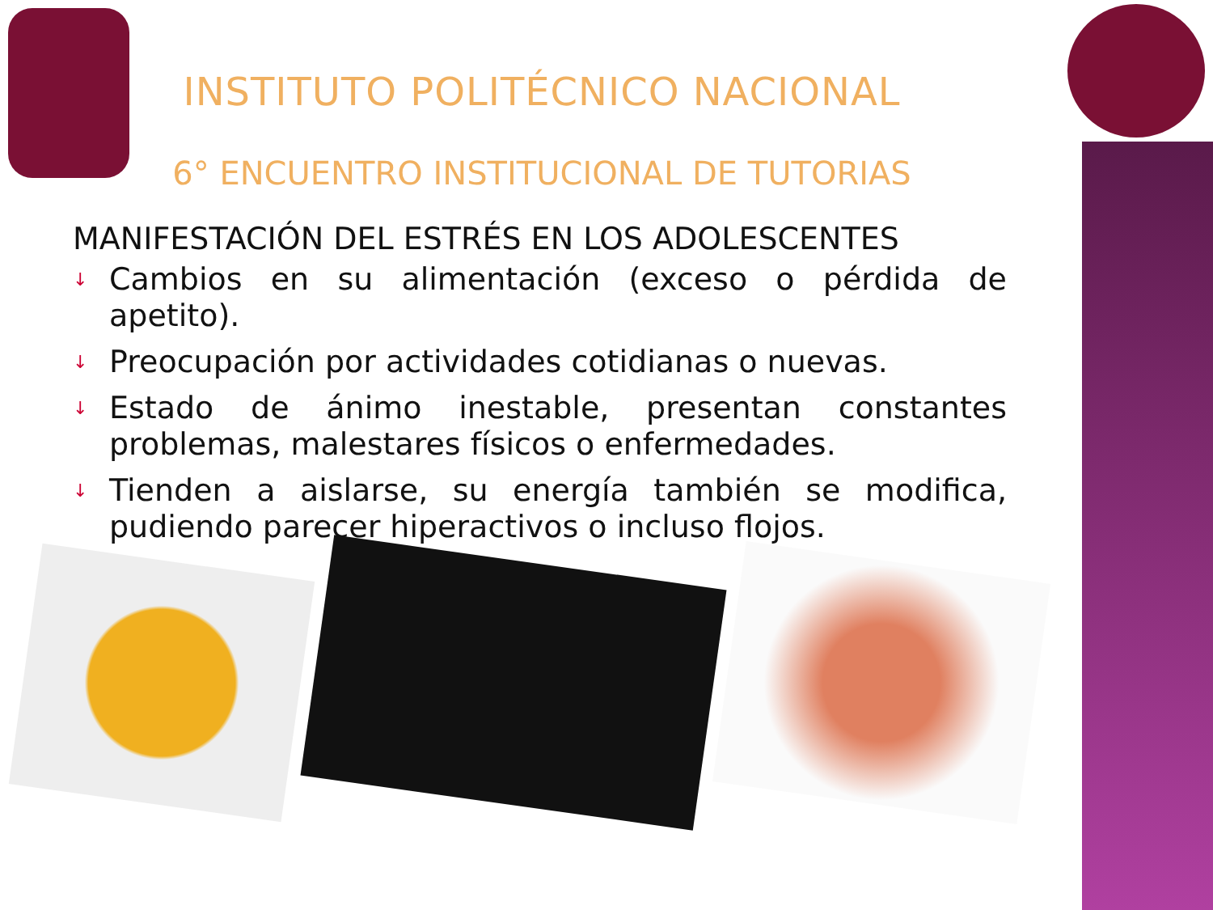INSTITUTO POLITÉCNICO NACIONAL
6° ENCUENTRO INSTITUCIONAL DE TUTORIAS
MANIFESTACIÓN DEL ESTRÉS EN LOS ADOLESCENTES
↓ Cambios en su alimentación (exceso o pérdida de apetito).
↓ Preocupación por actividades cotidianas o nuevas.
↓ Estado de ánimo inestable, presentan constantes problemas, malestares físicos o enfermedades.
↓ Tienden a aislarse, su energía también se modifica, pudiendo parecer hiperactivos o incluso flojos.